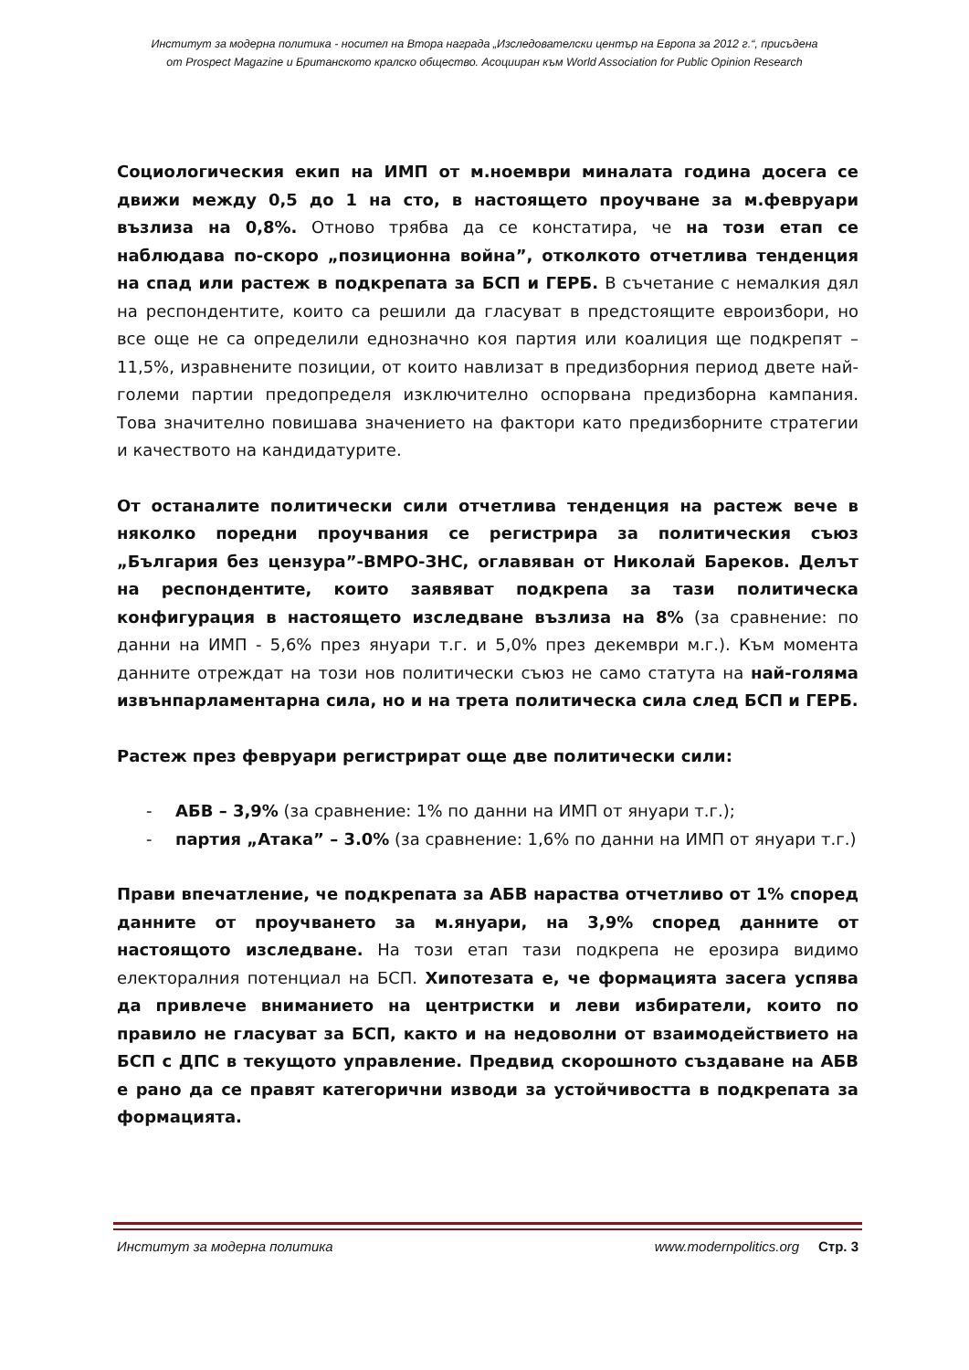Институт за модерна политика - носител на Втора награда „Изследователски център на Европа за 2012 г.“, присъдена
от Prospect Magazine и Британското кралско общество. Асоцииран към World Association for Public Opinion Research
Социологическия екип на ИМП от м.ноември миналата година досега се движи между 0,5 до 1 на сто, в настоящето проучване за м.февруари възлиза на 0,8%. Отново трябва да се констатира, че на този етап се наблюдава по-скоро „позиционна война”, отколкото отчетлива тенденция на спад или растеж в подкрепата за БСП и ГЕРБ. В съчетание с немалкия дял на респондентите, които са решили да гласуват в предстоящите евроизбори, но все още не са определили еднозначно коя партия или коалиция ще подкрепят – 11,5%, изравнените позиции, от които навлизат в предизборния период двете най-големи партии предопределя изключително оспорвана предизборна кампания. Това значително повишава значението на фактори като предизборните стратегии и качеството на кандидатурите.
От останалите политически сили отчетлива тенденция на растеж вече в няколко поредни проучвания се регистрира за политическия съюз „България без цензура”-ВМРО-ЗНС, оглавяван от Николай Бареков. Делът на респондентите, които заявяват подкрепа за тази политическа конфигурация в настоящето изследване възлиза на 8% (за сравнение: по данни на ИМП - 5,6% през януари т.г. и 5,0% през декември м.г.). Към момента данните отреждат на този нов политически съюз не само статута на най-голяма извънпарламентарна сила, но и на трета политическа сила след БСП и ГЕРБ.
Растеж през февруари регистрират още две политически сили:
- АБВ – 3,9% (за сравнение: 1% по данни на ИМП от януари т.г.);
- партия „Атака” – 3.0% (за сравнение: 1,6% по данни на ИМП от януари т.г.)
Прави впечатление, че подкрепата за АБВ нараства отчетливо от 1% според данните от проучването за м.януари, на 3,9% според данните от настоящото изследване. На този етап тази подкрепа не ерозира видимо електоралния потенциал на БСП. Хипотезата е, че формацията засега успява да привлече вниманието на центристки и леви избиратели, които по правило не гласуват за БСП, както и на недоволни от взаимодействието на БСП с ДПС в текущото управление. Предвид скорошното създаване на АБВ е рано да се правят категорични изводи за устойчивостта в подкрепата за формацията.
Институт за модерна политика www.modernpolitics.org Стр. 3